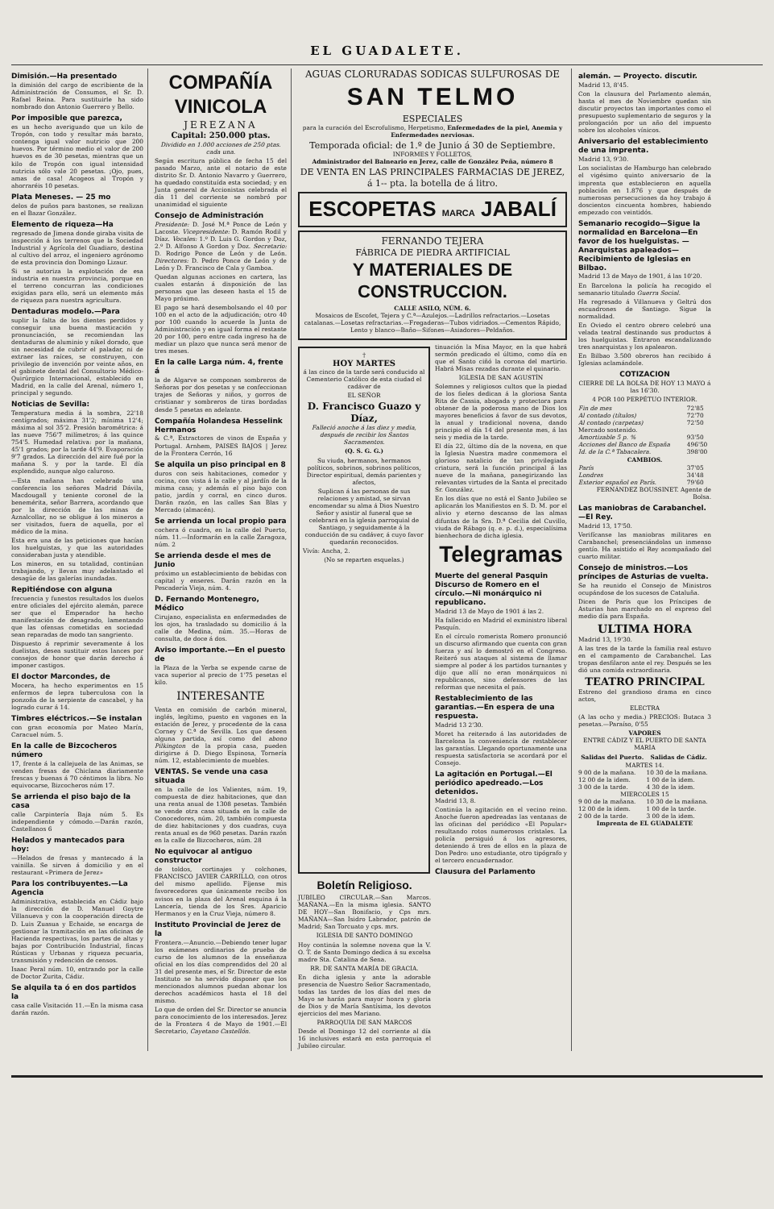EL GUADALETE.
Dimisión.—Ha presentado
la dimisión del cargo de escribiente de la Administración de Consumos, el Sr. D. Rafael Reina. Para sustituirle ha sido nombrado don Antonio Guerrero y Bello.
Por imposible que parezca,
es un hecho averiguado que un kilo de Tropón, con todo y resultar más barato, contenga igual valor nutricio que 200 huevos. Por término medio el valor de 200 huevos es de 30 pesetas, mientras que un kilo de Tropón con igual intensidad nutricia sólo vale 20 pesetas. ¡Ojo, pues, amas de casa! Acogeos al Tropón y ahorraréis 10 pesetas.
Plata Meneses. — 25 mo
delos de puños para bastones, se realizan en el Bazar González.
Elemento de riqueza—Ha
regresado de Jimena donde giraba visita de inspección á los terrenos que la Sociedad Industrial y Agrícola del Guadiaro, destina al cultivo del arroz, el ingeniero agrónomo de esta provincia don Domingo Lizaur.
Si se autoriza la explotación de esa industria en nuestra provincia, porque en el terreno concurran las condiciones exigidas para ello, será un elemento más de riqueza para nuestra agricultura.
Dentaduras modelo.—Para
suplir la falta de los dientes perdidos y conseguir una buena masticación y pronunciación, se recomiendan las dentaduras de aluminio y nikel dorado, que sin necesidad de cubrir el paladar, ni de extraer las raíces, se construyen, con privilegio de invención por veinte años, en el gabinete dental del Consultorio Médico-Quirúrgico Internacional, establecido en Madrid, en la calle del Arenal, número 1, principal y segundo.
Noticias de Sevilla:
Temperatura media á la sombra, 22'18 centígrados; máxima 31'2; mínima 12'4; máxima al sol 35'2. Presión barométrica: á las nueve 756'7 milímetros; á las quince 754'5. Humedad relativa: por la mañana, 45'1 grados; por la tarde 44'9. Evaporación 9'7 grados. La dirección del aire fué por la mañana S. y por la tarde. El día explendido, aunque algo caluroso.
—Esta mañana han celebrado una conferencia los señores Madrid Dávila, Macdougall y teniente coronel de la benemérita, señor Barrera, acordando que por la dirección de las minas de Aznalcollar, no se obligue á los mineros a ser visitados, fuera de aquella, por el médico de la mina.
Esta era una de las peticiones que hacían los huelguistas, y que las autoridades consideraban justa y atendible.
Los mineros, en su totalidad, continúan trabajando, y llevan muy adelantado el desagüe de las galerías inundadas.
Repitiéndose con alguna
frecuencia y funestos resultados los duelos entre oficiales del ejército alemán, parece ser que el Emperador ha hecho manifestación de desagrado, lamentando que las ofensas cometidas en sociedad sean reparadas de modo tan sangriento.
Dispuesto á reprimir severamente á los duelistas, desea sustituir estos lances por consejos de honor que darán derecho á imponer castigos.
El doctor Marcondes, de
Mocera, ha hecho experimentos en 15 enfermos de lepra tuberculosa con la ponzoña de la serpiente de cascabel, y ha logrado curar á 14.
Timbres eléctricos.—Se instalan
con gran economía por Mateo Marín, Caracuel núm. 5.
En la calle de Bizcocheros número
17, frente á la callejuela de las Animas, se venden fresas de Chiclana diariamente frescas y buenas á 70 céntimos la libra. No equivocarse, Bizcocheros núm 17.
Se arrienda el piso bajo de la casa
calle Carpintería Baja núm 5. Es independiente y cómodo.—Darán razón, Castellanos 6
Helados y mantecados para hoy:
—Helados de fresas y mantecado á la vainilla. Se sirven á domicilio y en el restaurant «Primera de Jerez»
Para los contribuyentes.—La Agencia
Administrativa, establecida en Cádiz bajo la dirección de D. Manuel Goytre Villanueva y con la cooperación directa de D. Luis Zuasua y Echaide, se encarga de gestionar la tramitación en las oficinas de Hacienda respectivas, los partes de altas y bajas por Contribución Industrial, fincas Rústicas y Urbanas y riqueza pecuaria, transmisión y redención de censos.
Isaac Peral núm. 10, entrando por la calle de Doctor Zurita, Cádiz.
Se alquila ta ó en dos partidos la
casa calle Visitación 11.—En la misma casa darán razón.
COMPAÑÍA VINICOLA
JEREZANA
Capital: 250.000 ptas.
Dividido en 1.000 acciones de 250 ptas. cada una.
Según escritura pública de fecha 15 del pasado Marzo, ante el notario de este distrito Sr. D. Antonio Navarro y Guerrero, ha quedado constituída esta sociedad; y en Junta general de Accionistas celebrada el día 11 del corriente se nombró por unanimidad el siguiente
Consejo de Administración
Presidente: D. José M.ª Ponce de León y Lacoste. Vicepresidente: D. Ramón Rodil y Díaz. Vocales: 1.º D. Luis G. Gordon y Doz, 2.º D. Alfonso A Gordon y Doz. Secretario: D. Rodrigo Ponce de León y de León. Directores: D. Pedro Ponce de León y de León y D. Francisco de Cala y Gamboa.
Quedan algunas acciones en cartera, las cuales estarán á disposición de las personas que las deseen hasta el 15 de Mayo próximo.
El pago se hará desembolsando el 40 por 100 en el acto de la adjudicación; otro 40 por 100 cuando lo acuerde la Junta de Administración y en igual forma el restante 20 por 100, pero entre cada ingreso ha de mediar un plazo que nunca será menor de tres meses.
En la calle Larga núm. 4, frente á
la de Algarve se componen sombreros de Señoras por dos pesetas y se confeccionan trajes de Señoras y niños, y gorros de cristianar y sombreros de tiras bordadas desde 5 pesetas en adelante.
Compañía Holandesa Hesselink Hermanos
& C.ª, Extractores de vinos de España y Portugal. Arnhem, PAISES BAJOS | Jerez de la Frontera Cerrón, 16
Se alquila un piso principal en 8
duros con seis habitaciones, comedor y cocina, con vista á la calle y al jardín de la misma casa; y además el piso bajo con patio, jardín y corral, en cinco duros. Darán razón, en las calles San Blas y Mercado (almacén).
Se arrienda un local propio para
cochera ó cuadra, en la calle del Puerto, núm. 11.—Informarán en la calle Zaragoza, núm. 2
Se arrienda desde el mes de Junio
próximo un establecimiento de bebidas con capital y enseres. Darán razón en la Pescadería Vieja, núm. 4.
D. Fernando Montenegro, Médico
Cirujano, especialista en enfermedades de los ojos, ha trasladado su domicilio á la calle de Medina, núm. 35.—Horas de consulta, de doce á dos.
Aviso importante.—En el puesto de
la Plaza de la Yerba se expende carne de vaca superior al precio de 1'75 pesetas el kilo.
INTERESANTE
Venta en comisión de carbón mineral, inglés, legítimo, puesto en vagones en la estación de Jerez, y procedente de la casa Corney y C.ª de Sevilla. Los que deseen alguna partida, así como del abono Pilkington de la propia casa, pueden dirigirse á D. Diego Espinosa, Tornería núm. 12, establecimiento de muebles.
VENTAS. Se vende una casa situada
en la calle de los Valientes, núm. 19, compuesta de diez habitaciones, que dan una renta anual de 1308 pesetas. También se vende otra casa situada en la calle de Conocedores, núm. 20, también compuesta de diez habitaciones y dos cuadras, cuya renta anual es de 960 pesetas. Darán razón en la calle de Bizcocheros, núm. 28
No equivocar al antiguo constructor
de toldos, cortinajes y colchones, FRANCISCO JAVIER CARRILLO, con otros del mismo apellido. Fíjense mis favorecedores que únicamente recibo los avisos en la plaza del Arenal esquina á la Lancería, tienda de los Sres. Aparicio Hermanos y en la Cruz Vieja, número 8.
Instituto Provincial de Jerez de la
Frontera.—Anuncio.—Debiendo tener lugar los exámenes ordinarios de prueba de curso de los alumnos de la enseñanza oficial en los días comprendidos del 20 al 31 del presente mes, el Sr. Director de este Instituto se ha servido disponer que los mencionados alumnos puedan abonar los derechos académicos hasta el 18 del mismo.
Lo que de orden del Sr. Director se anuncia para conocimiento de los interesados. Jerez de la Frontera 4 de Mayo de 1901.—El Secretario, Cayetano Castellón.
AGUAS CLORURADAS SODICAS SULFUROSAS DE
SAN TELMO
ESPECIALES
para la curación del Escrofulismo, Herpetismo, Enfermedades de la piel, Anemia y Enfermedades nerviosas.
Temporada oficial: de 1.º de Junio á 30 de Septiembre.
INFORMES Y FOLLETOS,
Administrador del Balneario en Jerez, calle de González Peña, número 8
DE VENTA EN LAS PRINCIPALES FARMACIAS DE JEREZ,
á 1-- pta. la botella de á litro.
ESCOPETAS MARCA JABALÍ
FERNANDO TEJERA
FÁBRICA DE PIEDRA ARTIFICIAL
Y MATERIALES DE CONSTRUCCION.
CALLE ASILO, NÚM. 6.
Mosaicos de Escofet, Tejera y C.ª—Azulejos.—Ladrillos refractarios.—Losetas catalanas.—Losetas refractarias.—Fregaderas—Tubos vidriados.—Cementos Rápido, Lento y blanco—Baño—Sifones—Asiadores—Peldaños.
†
HOY MARTES
á las cinco de la tarde será conducido al Cementerio Católico de esta ciudad el cadáver de
EL SEÑOR
D. Francisco Guazo y Díaz,
Falleció anoche á las diez y media, después de recibir los Santos Sacramentos.
(Q. S. G. G.)
Su viuda, hermanos, hermanos políticos, sobrinos, sobrinos políticos, Director espiritual, demás parientes y afectos,
Suplican á las personas de sus relaciones y amistad, se sirvan encomendar su alma á Dios Nuestro Señor y asistir al funeral que se celebrará en la iglesia parroquial de Santiago, y seguidamente á la conducción de su cadáver, á cuyo favor quedarán reconocidos.
Vivía: Ancha, 2.
(No se reparten esquelas.)
tinuación la Misa Mayor, en la que habrá sermón predicado el último, como día en que el Santo ciñó la corona del martirio. Habrá Misas rezadas durante el quinario.
IGLESIA DE SAN AGUSTÍN
Solemnes y religiosos cultos que la piedad de los fieles dedican á la gloriosa Santa Rita de Cassia, abogada y protectora para obtener de la poderosa mano de Dios los mayores beneficios á favor de sus devotos, la anual y tradicional novena, dando principio el día 14 del presente mes, á las seis y media de la tarde.
El día 22, último día de la novena, en que la Iglesia Nuestra madre conmemora el glorioso natalicio de tan privilegiada criatura, será la función principal á las nueve de la mañana, panegirizando las relevantes virtudes de la Santa el precitado Sr. González.
En los días que no está el Santo Jubileo se aplicarán los Manifiestos en S. D. M. por el alivio y eterno descanso de las almas difuntas de la Sra. D.ª Cecilia del Cuvillo, viuda de Rábago (q. e. p. d.), especialísima bienhechora de dicha iglesia.
Telegramas
Muerte del general Pasquin Discurso de Romero en el círculo.—Ni monárquico ni republicano.
Madrid 13 de Mayo de 1901 á las 2.
Ha fallecido en Madrid el exministro liberal Pasquín.
En el círculo romerista Romero pronunció un discurso afirmando que cuenta con gran fuerza y así lo demostró en el Congreso. Reiteró sus ataques al sistema de llamar siempre al poder á los partidos turnantes y dijo que allí no eran monárquicos ni republicanos, sino defensores de las reformas que necesita el país.
Restablecimiento de las garantias.—En espera de una respuesta.
Madrid 13 2'30.
Moret ha reiterado á las autoridades de Barcelona la conveniencia de restablecer las garantías. Llegando oportunamente una respuesta satisfactoria se acordará por el Consejo.
La agitación en Portugal.—El periódico apedreado.—Los detenidos.
Madrid 13, 8.
Continúa la agitación en el vecino reino. Anoche fueron apedreadas las ventanas de las oficinas del periódico «El Popular» resultando rotos numerosos cristales. La policía persiguió á los agresores, deteniendo á tres de ellos en la plaza de Don Pedro: uno estudiante, otro tipógrafo y el tercero encuadernador.
Clausura del Parlamento
Boletín Religioso.
JUBILEO CIRCULAR.—San Marcos. MAÑANA.—En la misma iglesia. SANTO DE HOY—San Bonifacio, y Cps mrs. MAÑANA—San Isidro Labrador, patrón de Madrid; San Torcuato y cps. mrs.
IGLESIA DE SANTO DOMINGO
Hoy continúa la solemne novena que la V. O. T. de Santo Domingo dedica á su excelsa madre Sta. Catalina de Sena.
RR. DE SANTA MARÍA DE GRACIA.
En dicha iglesia y ante la adorable presencia de Nuestro Señor Sacramentado, todas las tardes de los días del mes de Mayo se harán para mayor honra y gloria de Dios y de María Santísima, los devotos ejercicios del mes Mariano.
PARROQUIA DE SAN MARCOS
Desde el Domingo 12 del corriente al día 16 inclusives estará en esta parroquia el Jubileo circular.
alemán. — Proyecto. discutir.
Madrid 13, 8'45.
Con la clausura del Parlamento alemán, hasta el mes de Noviembre quedan sin discutir proyectos tan importantes como el presupuesto suplementario de seguros y la prolongación por un año del impuesto sobre los alcoholes vínicos.
Aniversario del establecimiento de una imprenta.
Madrid 13, 9'30.
Los socialistas de Hamburgo han celebrado el vigésimo quinto aniversario de la imprenta que establecieron en aquella población en 1.876 y que después de numerosas persecuciones da hoy trabajo á doscientos cincuenta hombres, habiendo empezado con veintidós.
Semanario recogido—Sigue la normalidad en Barcelona—En favor de los huelguistas. — Anarquistas apaleados—Recibimiento de Iglesias en Bilbao.
Madrid 13 de Mayo de 1901, á las 10'20.
En Barcelona la policía ha recogido el semanario titulado Guerra Social.
Ha regresado á Villanueva y Geltrú dos escuadrones de Santiago. Sigue la normalidad.
En Oviedo el centro obrero celebró una velada teatral destinando sus productos á los huelguistas. Entraron escandalizando tres anarquistas y los apalearon.
En Bilbao 3.500 obreros han recibido á Iglesias aclamándole.
COTIZACION
CIERRE DE LA BOLSA DE HOY 13 MAYO á las 16'30.
4 POR 100 PERPÉTUO INTERIOR.
| Fin de mes | 72'85 |
| Al contado (títulos) | 72'70 |
| Al contado (carpetas) | 72'50 |
| Mercado sostenido. | |
| Amortizable 5 p. % | 93'50 |
| Acciones del Banco de España | 496'50 |
| Id. de la C.ª Tabacalera. | 398'00 |
| CAMBIOS. | |
| París | 37'05 |
| Londres | 34'48 |
| Exterior español en París. | 79'60 |
FERNÁNDEZ BOUSSINET. Agente de Bolsa.
Las maniobras de Carabanchel.—El Rey.
Madrid 13, 17'50.
Verifícanse las maniobras militares en Carabanchel; presenciándolas un inmenso gentío. Ha asistido el Rey acompañado del cuarto militar.
Consejo de ministros.—Los príncipes de Asturias de vuelta.
Se ha reunido el Consejo de Ministros ocupándose de los sucesos de Cataluña.
Dicen de Paris que los Príncipes de Asturias han marchado en el expreso del medio día para España.
ULTIMA HORA
Madrid 13, 19'30.
A las tres de la tarde la familia real estuvo en el campamento de Carabanchel. Las tropas desfilaron ante el rey. Después se les dió una comida extraordinaria.
TEATRO PRINCIPAL
Estreno del grandioso drama en cinco actos,
ELECTRA
(A las ocho y media.) PRECIOS: Butaca 3 pesetas.—Paraíso, 0'55
VAPORES
ENTRE CÁDIZ Y EL PUERTO DE SANTA MARIA
| Salidas del Puerto. | Salidas de Cádiz. |
| --- | --- |
| MARTES 14. | |
| 9 00 de la mañana. | 10 30 de la mañana. |
| 12 00 de la idem. | 1 00 de la idem. |
| 3 00 de la tarde. | 4 30 de la idem. |
| MIERCOLES 15 | |
| 9 00 de la mañana. | 10 30 de la mañana. |
| 12 00 de la idem. | 1 00 de la tarde. |
| 2 00 de la tarde. | 3 00 de la idem. |
Imprenta de EL GUADALETE